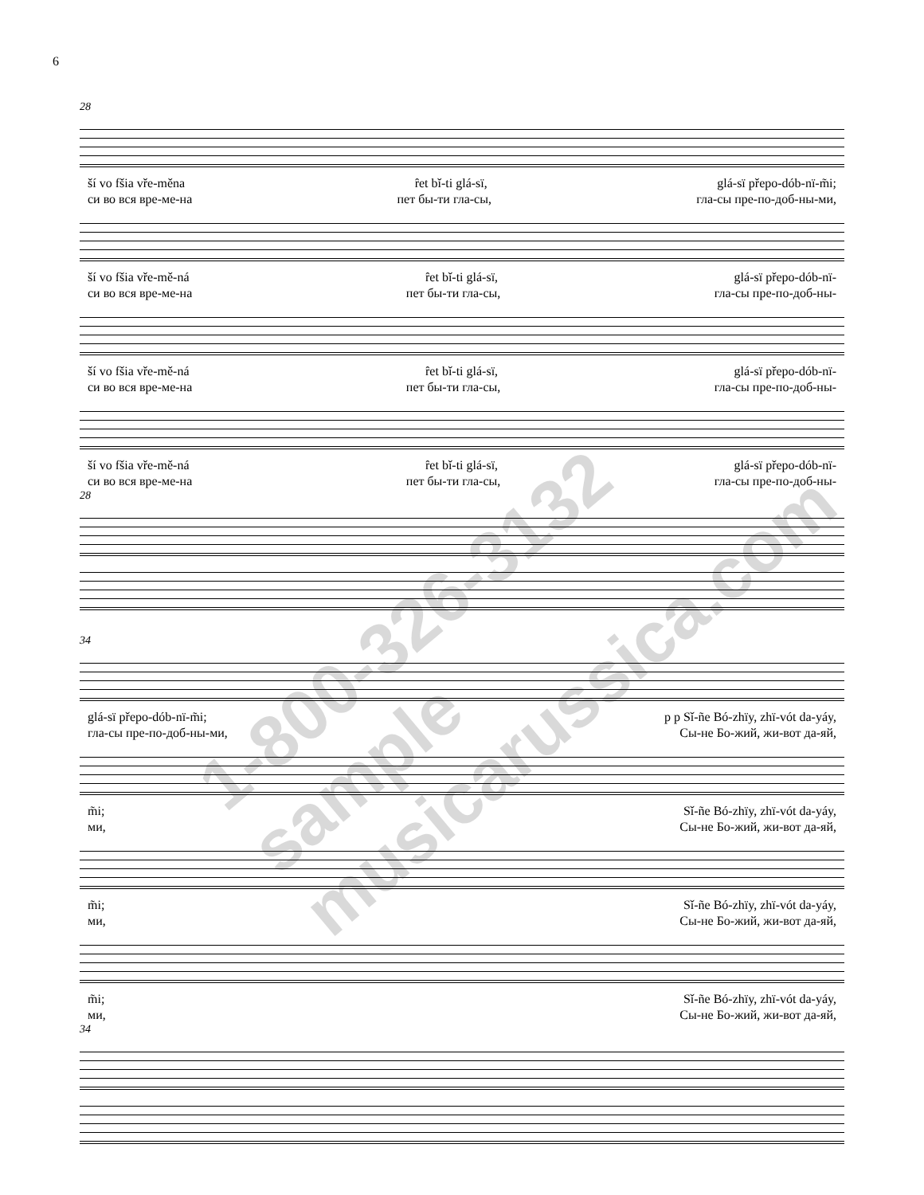6
28
ší vo fšia vře-měna ȓet bǐ-ti glá-sï, glá-sï přepo-dób-nï-m̃i;
си во вся вре-ме-на пет бы-ти гла-сы, гла-сы пре-по-доб-ны-ми,
ší vo fšia vře-mě-ná ȓet bǐ-ti glá-sï, glá-sï přepo-dób-nï-
си во вся вре-ме-на пет бы-ти гла-сы, гла-сы пре-по-доб-ны-
ší vo fšia vře-mě-ná ȓet bǐ-ti glá-sï, glá-sï přepo-dób-nï-
си во вся вре-ме-на пет бы-ти гла-сы, гла-сы пре-по-доб-ны-
ší vo fšia vře-mě-ná ȓet bǐ-ti glá-sï, glá-sï přepo-dób-nï-
си во вся вре-ме-на пет бы-ти гла-сы, гла-сы пре-по-доб-ны-
28
34
glá-sï přepo-dób-nï-m̃i; p p Sǐ-ñe Bó-zhïy, zhï-vót da-yáy,
гла-сы пре-по-доб-ны-ми, Сы-не Бо-жий, жи-вот да-яй,
m̃i; Sǐ-ñe Bó-zhïy, zhï-vót da-yáy,
ми, Сы-не Бо-жий, жи-вот да-яй,
m̃i; Sǐ-ñe Bó-zhïy, zhï-vót da-yáy,
ми, Сы-не Бо-жий, жи-вот да-яй,
m̃i; Sǐ-ñe Bó-zhïy, zhï-vót da-yáy,
ми, Сы-не Бо-жий, жи-вот да-яй,
34
1-800-326-3132 sample musicarussica.com